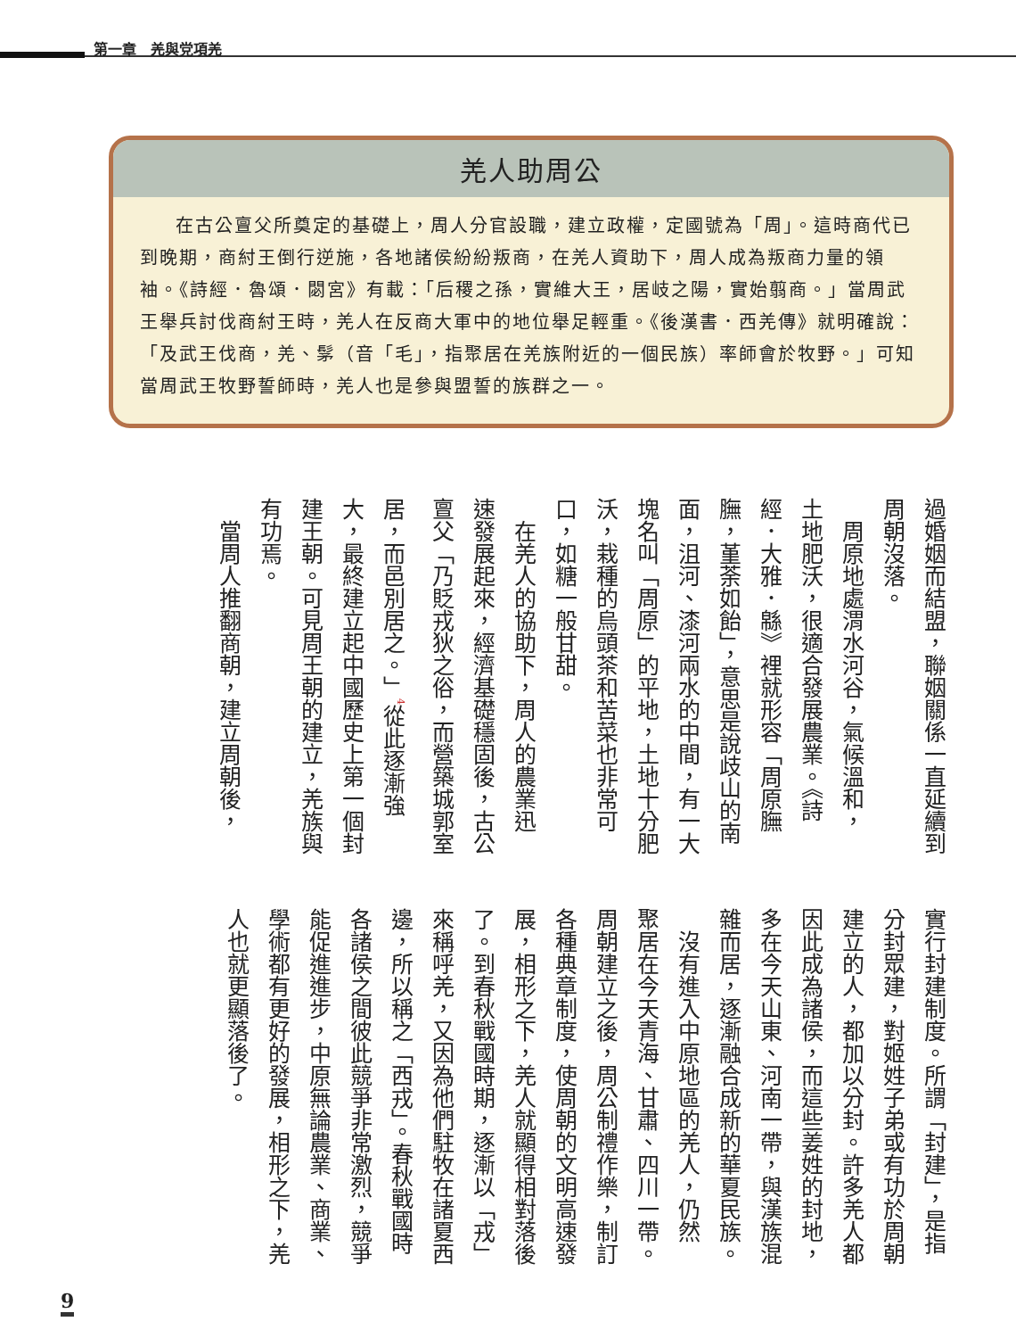第一章　羌與党項羌
羌人助周公
在古公亶父所奠定的基礎上，周人分官設職，建立政權，定國號為「周」。這時商代已到晚期，商紂王倒行逆施，各地諸侯紛紛叛商，在羌人資助下，周人成為叛商力量的領袖。《詩經．魯頌．閟宮》有載：「后稷之孫，實維大王，居岐之陽，實始翦商。」當周武王舉兵討伐商紂王時，羌人在反商大軍中的地位舉足輕重。《後漢書．西羌傳》就明確說：「及武王伐商，羌、髳（音「毛」，指聚居在羌族附近的一個民族）率師會於牧野。」可知當周武王牧野誓師時，羌人也是參與盟誓的族群之一。
過婚姻而結盟，聯姻關係一直延續到
周朝沒落。
　周原地處渭水河谷，氣候溫和，
土地肥沃，很適合發展農業。《詩
經．大雅．緜》裡就形容「周原膴
膴，堇荼如飴」，意思是說歧山的南
面，沮河、漆河兩水的中間，有一大
塊名叫「周原」的平地，土地十分肥
沃，栽種的烏頭茶和苦菜也非常可
口，如糖一般甘甜。
　在羌人的協助下，周人的農業迅
速發展起來，經濟基礎穩固後，古公
亶父「乃貶戎狄之俗，而營築城郭室
居，而邑別居之。」<sup>4</sup>從此逐漸強
大，最終建立起中國歷史上第一個封
建王朝。可見周王朝的建立，羌族與
有功焉。
　當周人推翻商朝，建立周朝後，
實行封建制度。所謂「封建」，是指
分封眾建，對姬姓子弟或有功於周朝
建立的人，都加以分封。許多羌人都
因此成為諸侯，而這些姜姓的封地，
多在今天山東、河南一帶，與漢族混
雜而居，逐漸融合成新的華夏民族。
　沒有進入中原地區的羌人，仍然
聚居在今天青海、甘肅、四川一帶。
周朝建立之後，周公制禮作樂，制訂
各種典章制度，使周朝的文明高速發
展，相形之下，羌人就顯得相對落後
了。到春秋戰國時期，逐漸以「戎」
來稱呼羌，又因為他們駐牧在諸夏西
邊，所以稱之「西戎」。春秋戰國時
各諸侯之間彼此競爭非常激烈，競爭
能促進進步，中原無論農業、商業、
學術都有更好的發展，相形之下，羌
人也就更顯落後了。
9